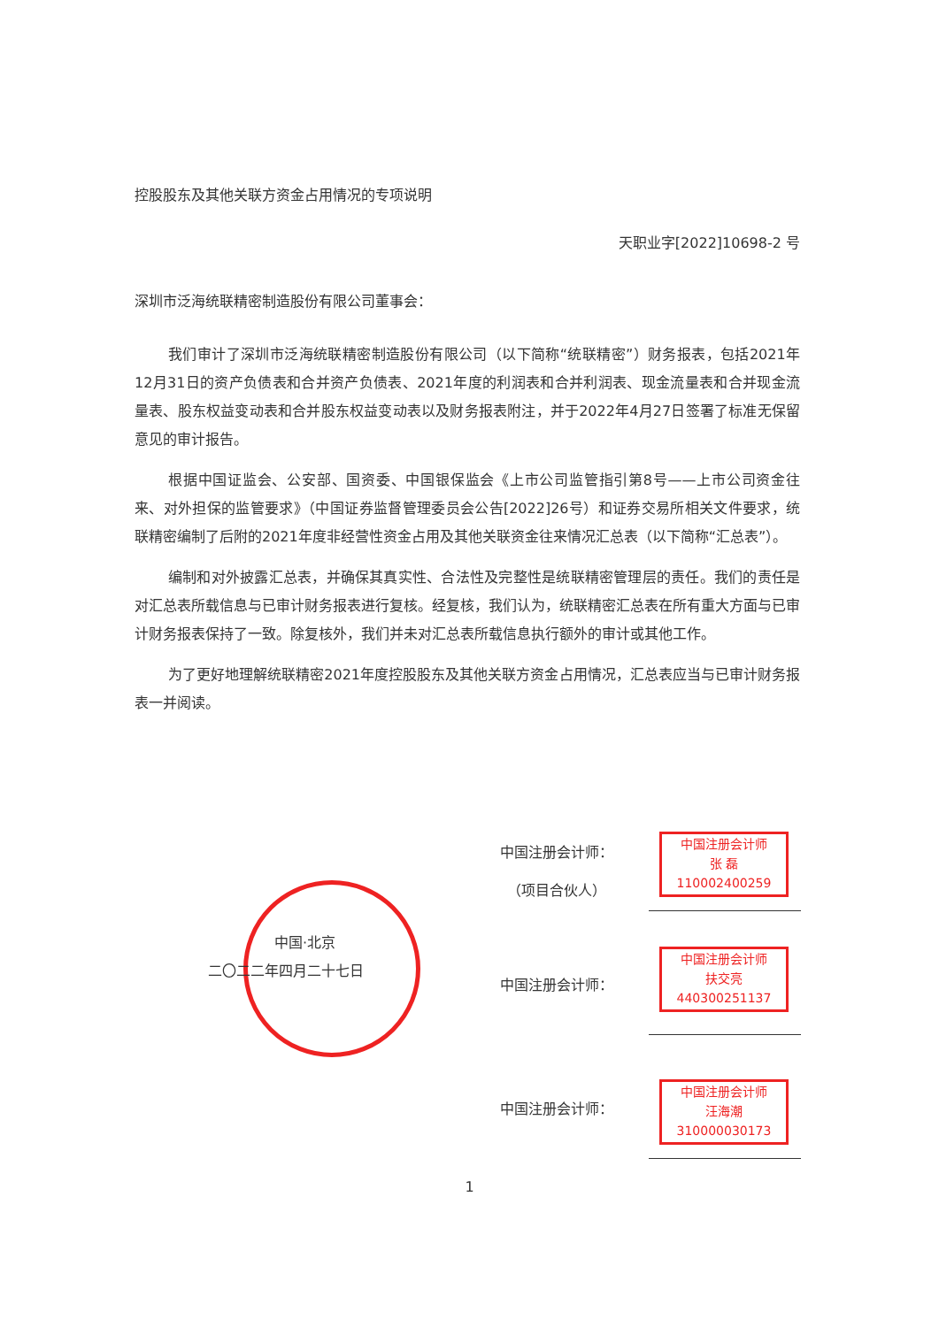控股股东及其他关联方资金占用情况的专项说明
天职业字[2022]10698-2 号
深圳市泛海统联精密制造股份有限公司董事会：
我们审计了深圳市泛海统联精密制造股份有限公司（以下简称“统联精密”）财务报表，包括2021年12月31日的资产负债表和合并资产负债表、2021年度的利润表和合并利润表、现金流量表和合并现金流量表、股东权益变动表和合并股东权益变动表以及财务报表附注，并于2022年4月27日签署了标准无保留意见的审计报告。
根据中国证监会、公安部、国资委、中国银保监会《上市公司监管指引第8号——上市公司资金往来、对外担保的监管要求》（中国证券监督管理委员会公告[2022]26号）和证券交易所相关文件要求，统联精密编制了后附的2021年度非经营性资金占用及其他关联资金往来情况汇总表（以下简称“汇总表”）。
编制和对外披露汇总表，并确保其真实性、合法性及完整性是统联精密管理层的责任。我们的责任是对汇总表所载信息与已审计财务报表进行复核。经复核，我们认为，统联精密汇总表在所有重大方面与已审计财务报表保持了一致。除复核外，我们并未对汇总表所载信息执行额外的审计或其他工作。
为了更好地理解统联精密2021年度控股股东及其他关联方资金占用情况，汇总表应当与已审计财务报表一并阅读。
中国·北京
二〇二二年四月二十七日
中国注册会计师
张 磊
110002400259
中国注册会计师：
　（项目合伙人）
中国注册会计师
扶交亮
440300251137
中国注册会计师：
中国注册会计师
汪海潮
310000030173
中国注册会计师：
1